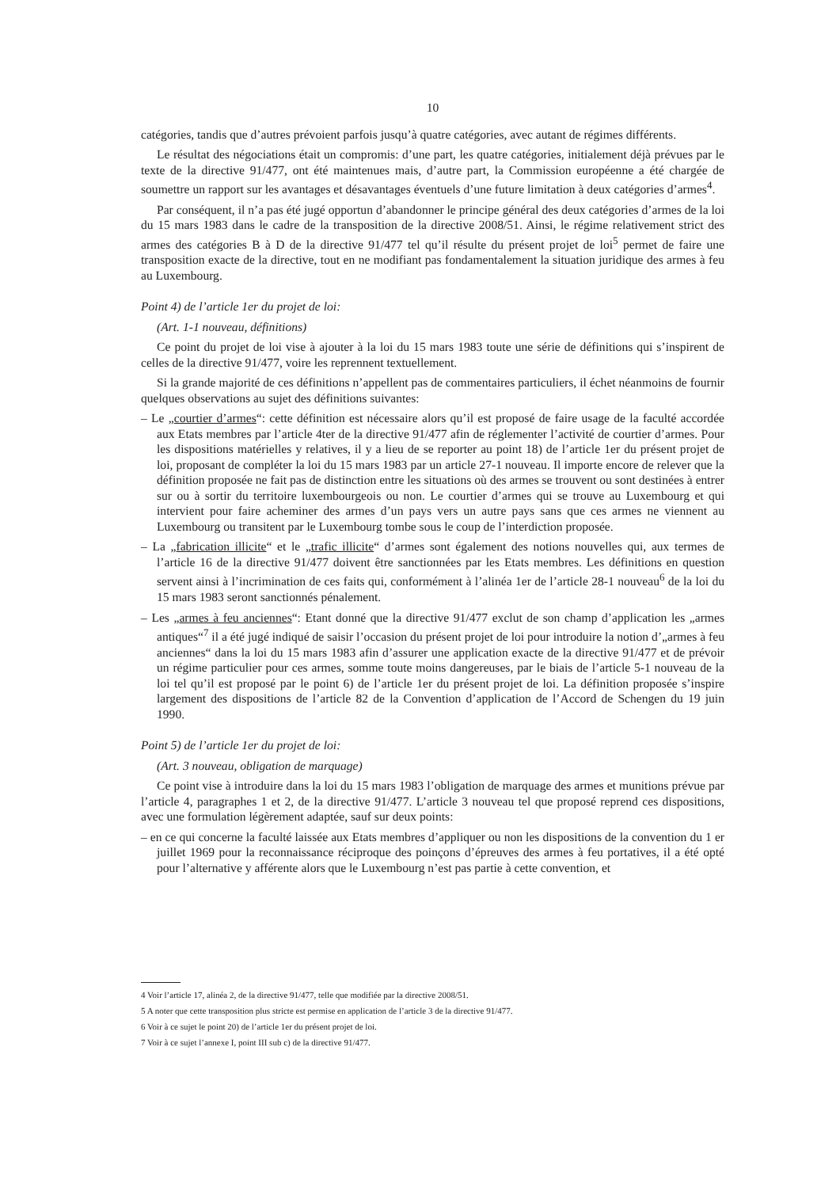10
catégories, tandis que d’autres prévoient parfois jusqu’à quatre catégories, avec autant de régimes différents.
Le résultat des négociations était un compromis: d’une part, les quatre catégories, initialement déjà prévues par le texte de la directive 91/477, ont été maintenues mais, d’autre part, la Commission européenne a été chargée de soumettre un rapport sur les avantages et désavantages éventuels d’une future limitation à deux catégories d’armes<sup>4</sup>.
Par conséquent, il n’a pas été jugé opportun d’abandonner le principe général des deux catégories d’armes de la loi du 15 mars 1983 dans le cadre de la transposition de la directive 2008/51. Ainsi, le régime relativement strict des armes des catégories B à D de la directive 91/477 tel qu’il résulte du présent projet de loi<sup>5</sup> permet de faire une transposition exacte de la directive, tout en ne modifiant pas fondamentalement la situation juridique des armes à feu au Luxembourg.
Point 4) de l’article 1er du projet de loi:
(Art. 1-1 nouveau, définitions)
Ce point du projet de loi vise à ajouter à la loi du 15 mars 1983 toute une série de définitions qui s’inspirent de celles de la directive 91/477, voire les reprennent textuellement.
Si la grande majorité de ces définitions n’appellent pas de commentaires particuliers, il échet néanmoins de fournir quelques observations au sujet des définitions suivantes:
– Le „courtier d’armes“: cette définition est nécessaire alors qu’il est proposé de faire usage de la faculté accordée aux Etats membres par l’article 4ter de la directive 91/477 afin de réglementer l’activité de courtier d’armes. Pour les dispositions matérielles y relatives, il y a lieu de se reporter au point 18) de l’article 1er du présent projet de loi, proposant de compléter la loi du 15 mars 1983 par un article 27-1 nouveau. Il importe encore de relever que la définition proposée ne fait pas de distinction entre les situations où des armes se trouvent ou sont destinées à entrer sur ou à sortir du territoire luxembourgeois ou non. Le courtier d’armes qui se trouve au Luxembourg et qui intervient pour faire acheminer des armes d’un pays vers un autre pays sans que ces armes ne viennent au Luxembourg ou transitent par le Luxembourg tombe sous le coup de l’interdiction proposée.
– La „fabrication illicite“ et le „trafic illicite“ d’armes sont également des notions nouvelles qui, aux termes de l’article 16 de la directive 91/477 doivent être sanctionnées par les Etats membres. Les définitions en question servent ainsi à l’incrimination de ces faits qui, conformément à l’alinéa 1er de l’article 28-1 nouveau<sup>6</sup> de la loi du 15 mars 1983 seront sanctionnés pénalement.
– Les „armes à feu anciennes“: Etant donné que la directive 91/477 exclut de son champ d’application les „armes antiques“<sup>7</sup> il a été jugé indiqué de saisir l’occasion du présent projet de loi pour introduire la notion d’„armes à feu anciennes“ dans la loi du 15 mars 1983 afin d’assurer une application exacte de la directive 91/477 et de prévoir un régime particulier pour ces armes, somme toute moins dangereuses, par le biais de l’article 5-1 nouveau de la loi tel qu’il est proposé par le point 6) de l’article 1er du présent projet de loi. La définition proposée s’inspire largement des dispositions de l’article 82 de la Convention d’application de l’Accord de Schengen du 19 juin 1990.
Point 5) de l’article 1er du projet de loi:
(Art. 3 nouveau, obligation de marquage)
Ce point vise à introduire dans la loi du 15 mars 1983 l’obligation de marquage des armes et munitions prévue par l’article 4, paragraphes 1 et 2, de la directive 91/477. L’article 3 nouveau tel que proposé reprend ces dispositions, avec une formulation légèrement adaptée, sauf sur deux points:
– en ce qui concerne la faculté laissée aux Etats membres d’appliquer ou non les dispositions de la convention du 1 er juillet 1969 pour la reconnaissance réciproque des poinçons d’épreuves des armes à feu portatives, il a été opté pour l’alternative y afférente alors que le Luxembourg n’est pas partie à cette convention, et
4 Voir l’article 17, alinéa 2, de la directive 91/477, telle que modifiée par la directive 2008/51.
5 A noter que cette transposition plus stricte est permise en application de l’article 3 de la directive 91/477.
6 Voir à ce sujet le point 20) de l’article 1er du présent projet de loi.
7 Voir à ce sujet l’annexe I, point III sub c) de la directive 91/477.